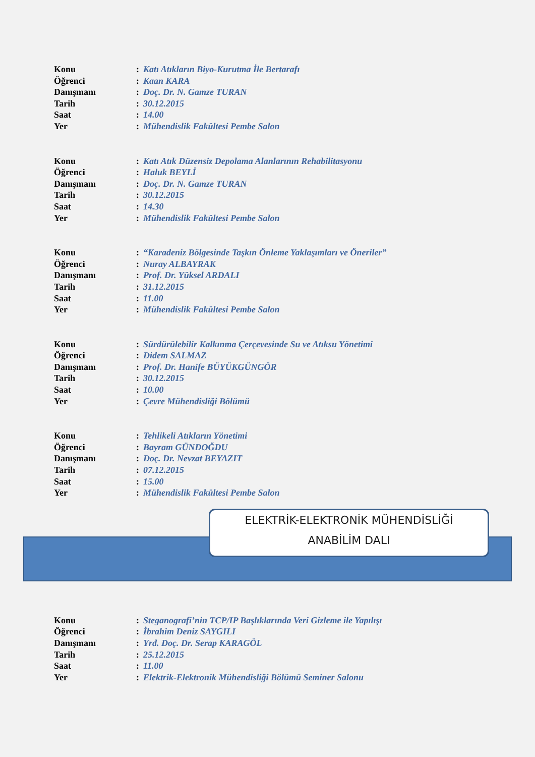Konu: Katı Atıkların Biyo-Kurutma İle Bertarafı
Öğrenci: Kaan KARA
Danışmanı: Doç. Dr. N. Gamze TURAN
Tarih: 30.12.2015
Saat: 14.00
Yer: Mühendislik Fakültesi Pembe Salon
Konu: Katı Atık Düzensiz Depolama Alanlarının Rehabilitasyonu
Öğrenci: Haluk BEYLİ
Danışmanı: Doç. Dr. N. Gamze TURAN
Tarih: 30.12.2015
Saat: 14.30
Yer: Mühendislik Fakültesi Pembe Salon
Konu: “Karadeniz Bölgesinde Taşkın Önleme Yaklaşımları ve Öneriler”
Öğrenci: Nuray ALBAYRAK
Danışmanı: Prof. Dr. Yüksel ARDALI
Tarih: 31.12.2015
Saat: 11.00
Yer: Mühendislik Fakültesi Pembe Salon
Konu: Sürdürülebilir Kalkınma Çerçevesinde Su ve Atıksu Yönetimi
Öğrenci: Didem SALMAZ
Danışmanı: Prof. Dr. Hanife BÜYÜKGÜNGÖR
Tarih: 30.12.2015
Saat: 10.00
Yer: Çevre Mühendisliği Bölümü
Konu: Tehlikeli Atıkların Yönetimi
Öğrenci: Bayram GÜNDOĞDU
Danışmanı: Doç. Dr. Nevzat BEYAZIT
Tarih: 07.12.2015
Saat: 15.00
Yer: Mühendislik Fakültesi Pembe Salon
ELEKTRİK-ELEKTRONİK MÜHENDİSLİĞİ
ANABİLİM DALI
Konu: Steganografi’nin TCP/IP Başlıklarında Veri Gizleme ile Yapılışı
Öğrenci: İbrahim Deniz SAYGILI
Danışmanı: Yrd. Doç. Dr. Serap KARAGÖL
Tarih: 25.12.2015
Saat: 11.00
Yer: Elektrik-Elektronik Mühendisliği Bölümü Seminer Salonu